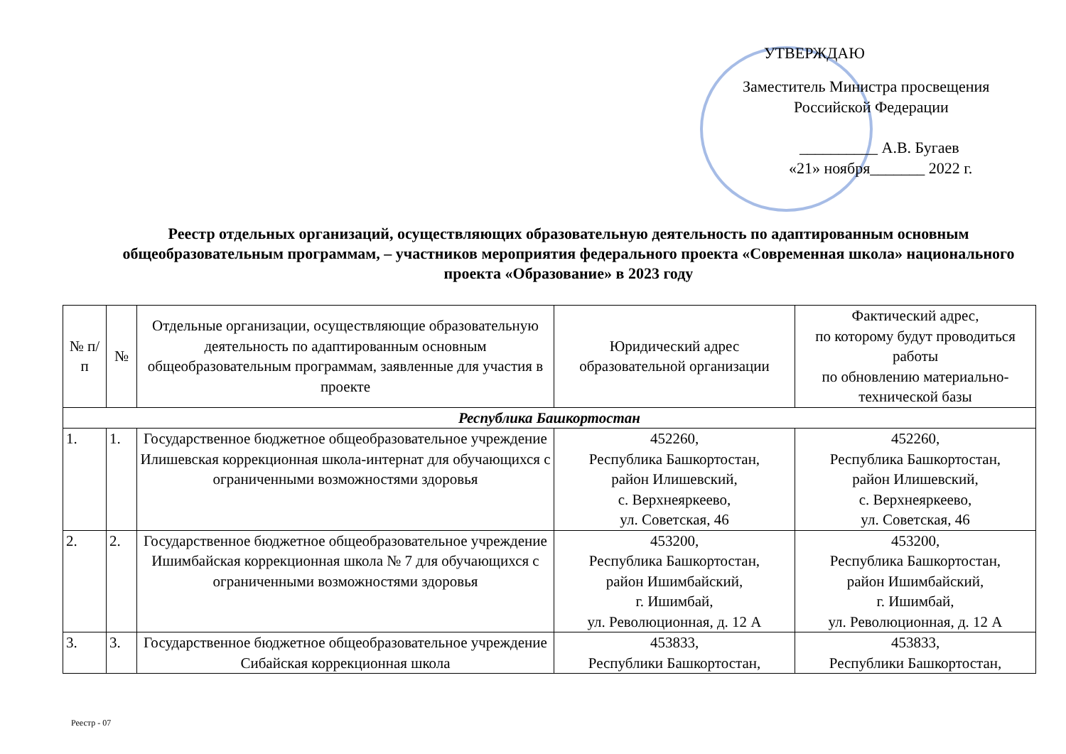УТВЕРЖДАЮ
Заместитель Министра просвещения
Российской Федерации
__________ А.В. Бугаев
«21» ноября_______ 2022 г.
Реестр отдельных организаций, осуществляющих образовательную деятельность по адаптированным основным общеобразовательным программам, – участников мероприятия федерального проекта «Современная школа» национального проекта «Образование» в 2023 году
| № п/п | № | Отдельные организации, осуществляющие образовательную деятельность по адаптированным основным общеобразовательным программам, заявленные для участия в проекте | Юридический адрес образовательной организации | Фактический адрес, по которому будут проводиться работы по обновлению материально-технической базы |
| --- | --- | --- | --- | --- |
| Республика Башкортостан | | | | |
| 1. | 1. | Государственное бюджетное общеобразовательное учреждение Илишевская коррекционная школа-интернат для обучающихся с ограниченными возможностями здоровья | 452260, Республика Башкортостан, район Илишевский, с. Верхнеяркеево, ул. Советская, 46 | 452260, Республика Башкортостан, район Илишевский, с. Верхнеяркеево, ул. Советская, 46 |
| 2. | 2. | Государственное бюджетное общеобразовательное учреждение Ишимбайская коррекционная школа № 7 для обучающихся с ограниченными возможностями здоровья | 453200, Республика Башкортостан, район Ишимбайский, г. Ишимбай, ул. Революционная, д. 12 А | 453200, Республика Башкортостан, район Ишимбайский, г. Ишимбай, ул. Революционная, д. 12 А |
| 3. | 3. | Государственное бюджетное общеобразовательное учреждение Сибайская коррекционная школа | 453833, Республики Башкортостан, | 453833, Республики Башкортостан, |
Реестр - 07